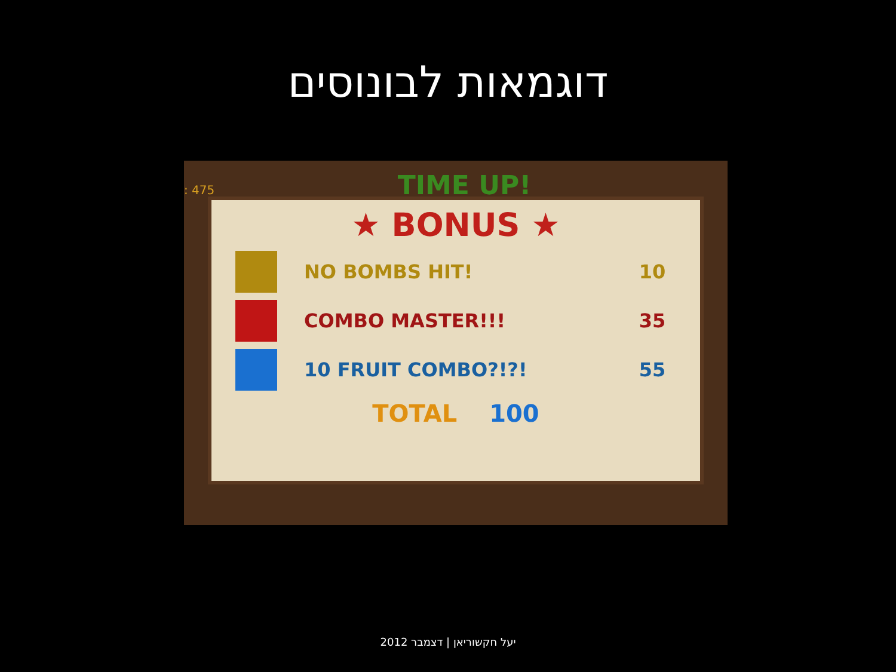דוגמאות לבונוסים
: 475 TIME UP!
★ BONUS ★
NO BOMBS HIT! 10
COMBO MASTER!!! 35
10 FRUIT COMBO?!?! 55
TOTAL 100
יעל חקשוריאן | דצמבר 2012